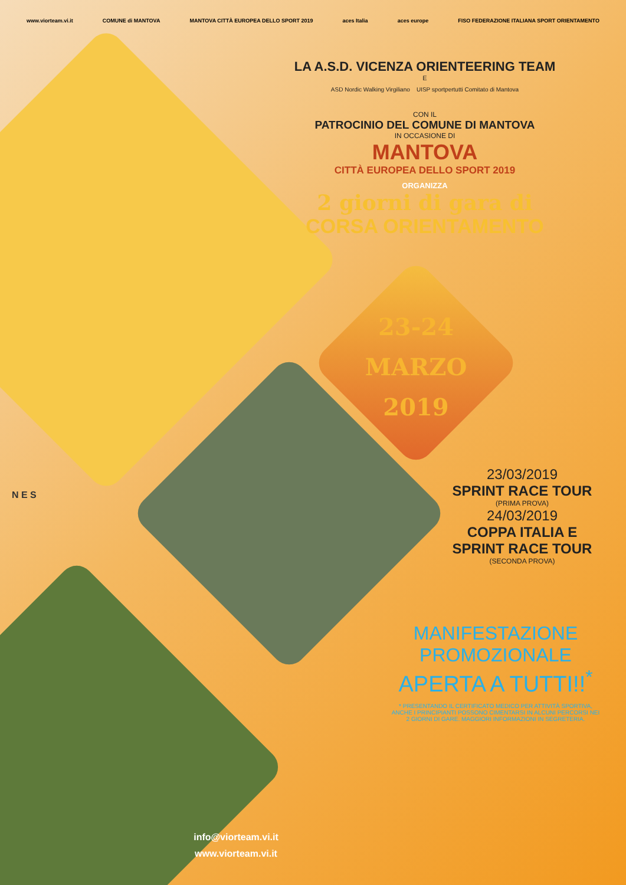www.viorteam.vi.it COMUNE di MANTOVA MANTOVA CITTÀ EUROPEA DELLO SPORT 2019 aces Italia aces europe FISO FEDERAZIONE ITALIANA SPORT ORIENTAMENTO
LA A.S.D. VICENZA ORIENTEERING TEAM
E
ASD Nordic Walking Virgiliano UISP sportpertutti Comitato di Mantova
CON IL
PATROCINIO DEL COMUNE DI MANTOVA
IN OCCASIONE DI
MANTOVA
CITTÀ EUROPEA DELLO SPORT 2019
ORGANIZZA
2 giorni di gara di
CORSA ORIENTAMENTO
23-24
MARZO
2019
23/03/2019
SPRINT RACE TOUR
(PRIMA PROVA)
24/03/2019
COPPA ITALIA E
SPRINT RACE TOUR
(SECONDA PROVA)
MANIFESTAZIONE
PROMOZIONALE
APERTA A TUTTI!!<sup>*</sup>
* PRESENTANDO IL CERTIFICATO MEDICO PER ATTIVITÀ SPORTIVA, ANCHE I PRINCIPIANTI POSSONO CIMENTARSI IN ALCUNI PERCORSI NEI 2 GIORNI DI GARE. MAGGIORI INFORMAZIONI IN SEGRETERIA.
N E S
info@viorteam.vi.it
www.viorteam.vi.it